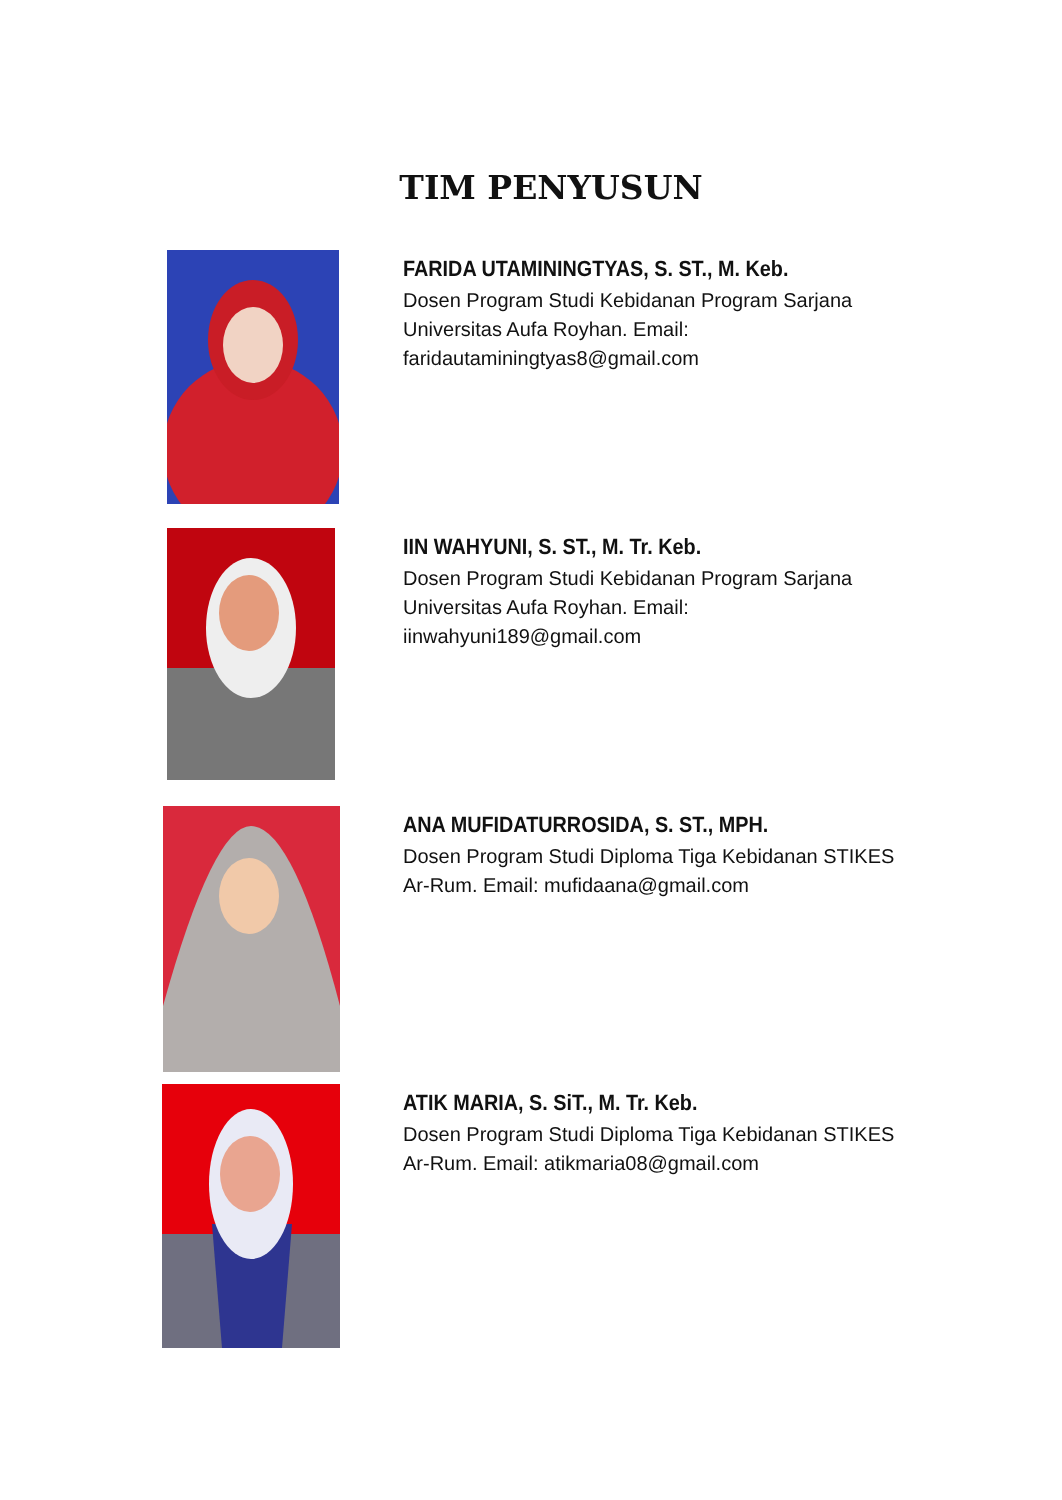TIM PENYUSUN
FARIDA UTAMININGTYAS, S. ST., M. Keb.
Dosen Program Studi Kebidanan Program Sarjana Universitas Aufa Royhan. Email: faridautaminingtyas8@gmail.com
IIN WAHYUNI, S. ST., M. Tr. Keb.
Dosen Program Studi Kebidanan Program Sarjana Universitas Aufa Royhan. Email: iinwahyuni189@gmail.com
ANA MUFIDATURROSIDA, S. ST., MPH.
Dosen Program Studi Diploma Tiga Kebidanan STIKES Ar-Rum. Email: mufidaana@gmail.com
ATIK MARIA, S. SiT., M. Tr. Keb.
Dosen Program Studi Diploma Tiga Kebidanan STIKES Ar-Rum. Email: atikmaria08@gmail.com